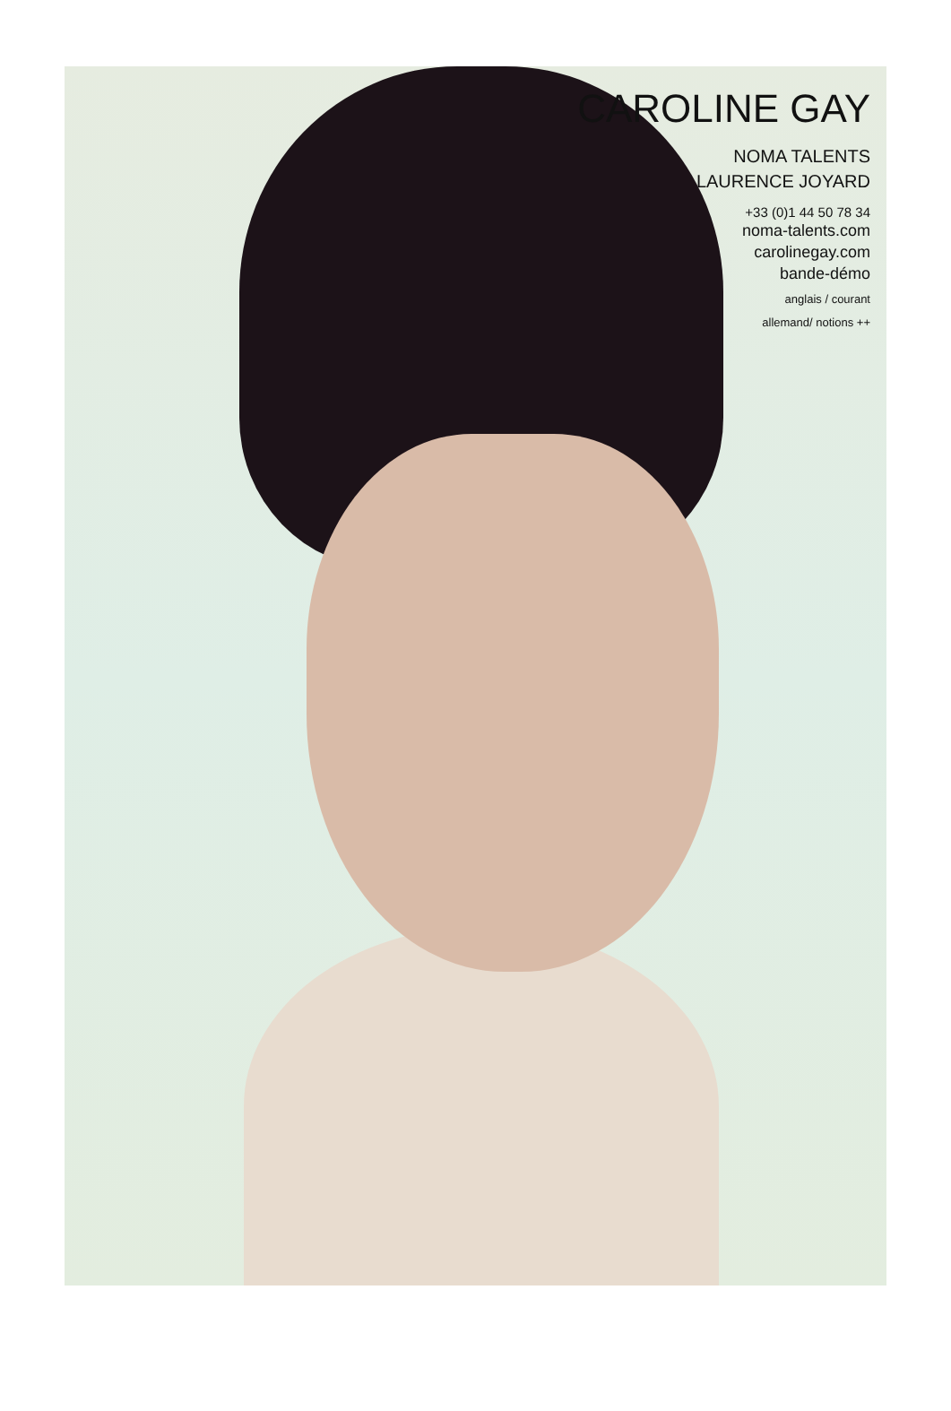CAROLINE GAY
NOMA TALENTS
LAURENCE JOYARD
+33 (0)1 44 50 78 34
noma-talents.com
carolinegay.com
bande-démo
anglais / courant
allemand/ notions ++